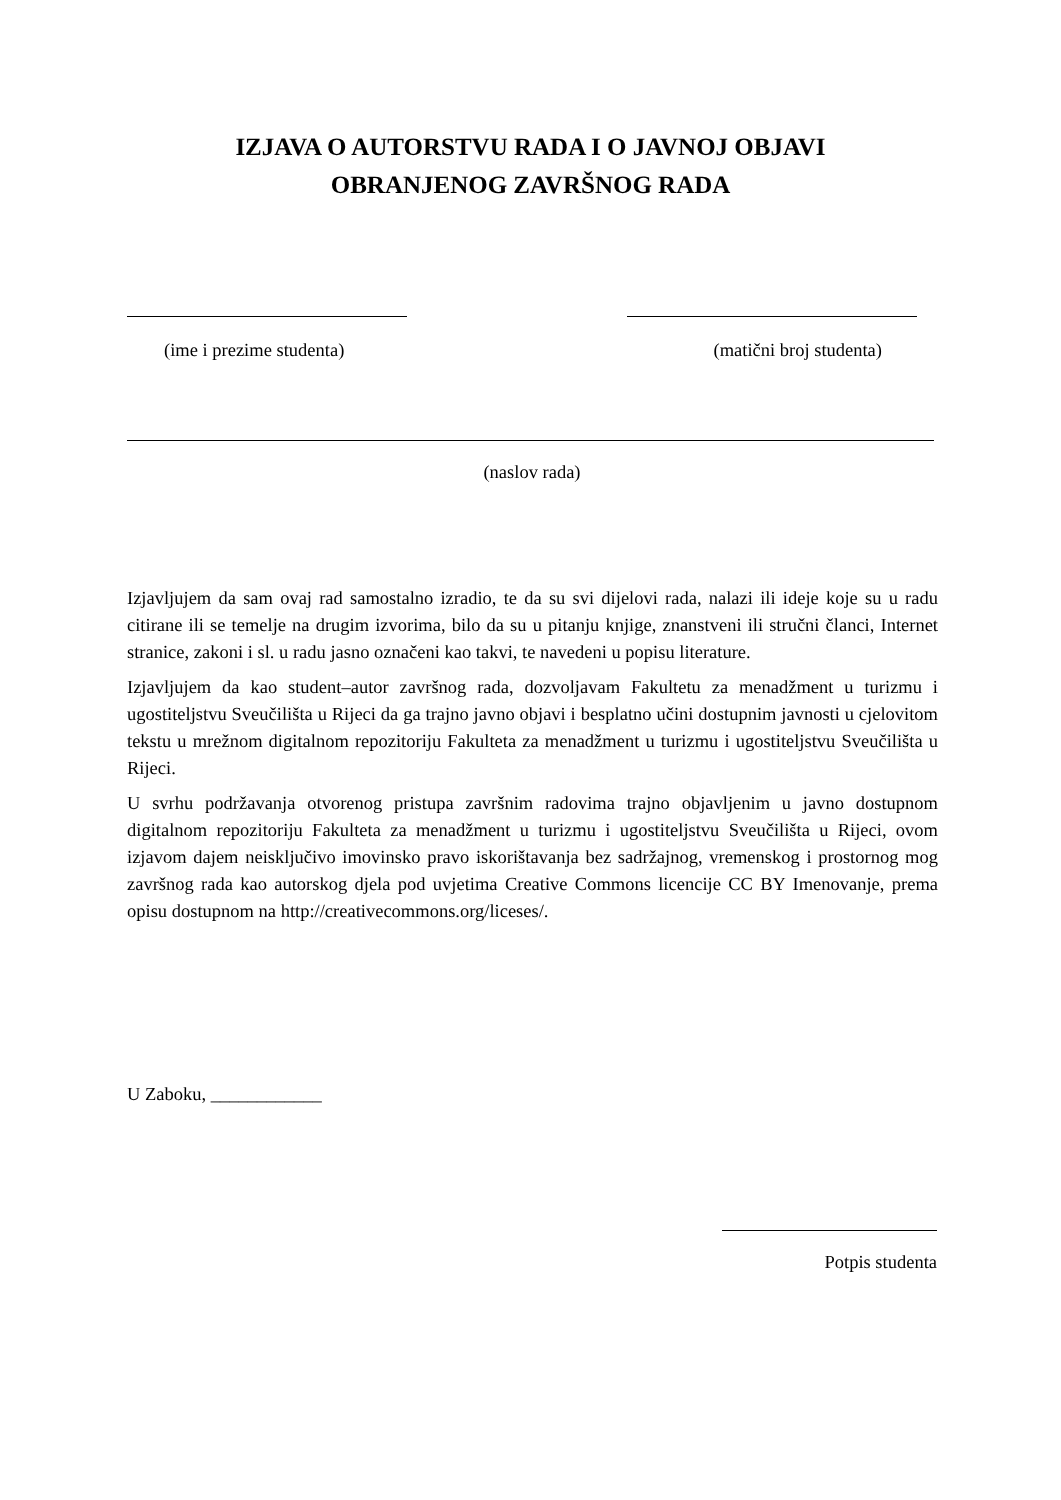IZJAVA O AUTORSTVU RADA I O JAVNOJ OBJAVI
OBRANJENOG ZAVRŠNOG RADA
(ime i prezime studenta) (matični broj studenta)
(naslov rada)
Izjavljujem da sam ovaj rad samostalno izradio, te da su svi dijelovi rada, nalazi ili ideje koje su u radu citirane ili se temelje na drugim izvorima, bilo da su u pitanju knjige, znanstveni ili stručni članci, Internet stranice, zakoni i sl. u radu jasno označeni kao takvi, te navedeni u popisu literature.
Izjavljujem da kao student–autor završnog rada, dozvoljavam Fakultetu za menadžment u turizmu i ugostiteljstvu Sveučilišta u Rijeci da ga trajno javno objavi i besplatno učini dostupnim javnosti u cjelovitom tekstu u mrežnom digitalnom repozitoriju Fakulteta za menadžment u turizmu i ugostiteljstvu Sveučilišta u Rijeci.
U svrhu podržavanja otvorenog pristupa završnim radovima trajno objavljenim u javno dostupnom digitalnom repozitoriju Fakulteta za menadžment u turizmu i ugostiteljstvu Sveučilišta u Rijeci, ovom izjavom dajem neisključivo imovinsko pravo iskorištavanja bez sadržajnog, vremenskog i prostornog mog završnog rada kao autorskog djela pod uvjetima Creative Commons licencije CC BY Imenovanje, prema opisu dostupnom na http://creativecommons.org/liceses/.
U Zaboku, ____________
Potpis studenta